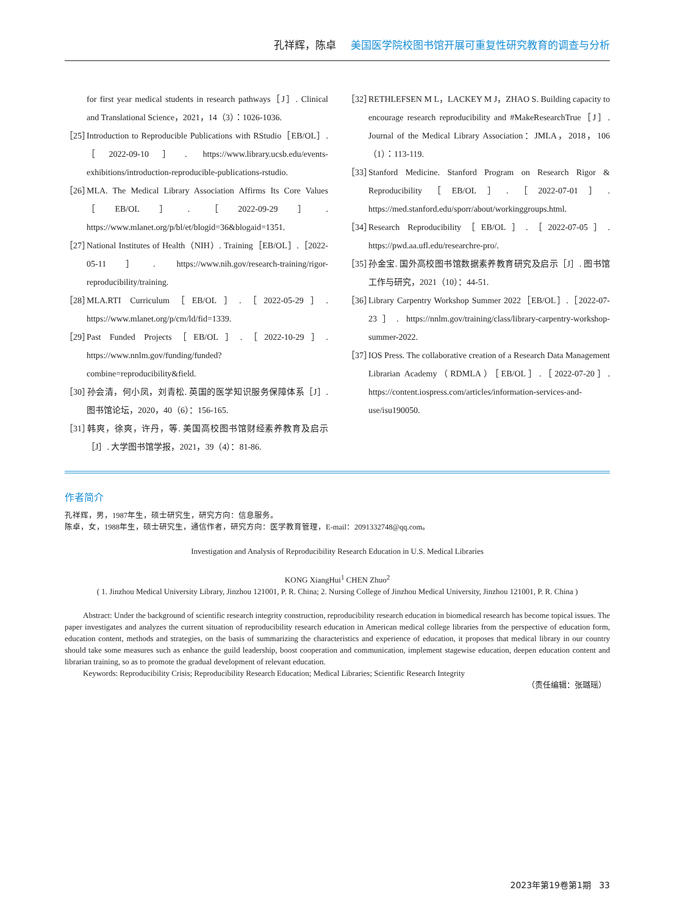孔祥辉，陈卓 美国医学院校图书馆开展可重复性研究教育的调查与分析
for first year medical students in research pathways［J］. Clinical and Translational Science，2021，14（3）：1026-1036.
［25］ Introduction to Reproducible Publications with RStudio［EB/OL］.［2022-09-10］. https://www.library.ucsb.edu/events-exhibitions/introduction-reproducible-publications-rstudio.
［26］ MLA. The Medical Library Association Affirms Its Core Values［EB/OL］.［2022-09-29］. https://www.mlanet.org/p/bl/et/blogid=36&blogaid=1351.
［27］ National Institutes of Health（NIH）. Training［EB/OL］.［2022-05-11］. https://www.nih.gov/research-training/rigor-reproducibility/training.
［28］ MLA.RTI Curriculum［EB/OL］.［2022-05-29］. https://www.mlanet.org/p/cm/ld/fid=1339.
［29］ Past Funded Projects［EB/OL］.［2022-10-29］. https://www.nnlm.gov/funding/funded?combine=reproducibility&field.
［30］ 孙会清，何小凤，刘青松. 英国的医学知识服务保障体系［J］. 图书馆论坛，2020，40（6）：156-165.
［31］ 韩爽，徐爽，许丹，等. 美国高校图书馆财经素养教育及启示［J］. 大学图书馆学报，2021，39（4）：81-86.
［32］ RETHLEFSEN M L，LACKEY M J，ZHAO S. Building capacity to encourage research reproducibility and #MakeResearchTrue［J］. Journal of the Medical Library Association：JMLA，2018，106（1）：113-119.
［33］ Stanford Medicine. Stanford Program on Research Rigor & Reproducibility［EB/OL］.［2022-07-01］. https://med.stanford.edu/sporr/about/workinggroups.html.
［34］ Research Reproducibility［EB/OL］.［2022-07-05］. https://pwd.aa.ufl.edu/researchre-pro/.
［35］ 孙金宝. 国外高校图书馆数据素养教育研究及启示［J］. 图书馆工作与研究，2021（10）：44-51.
［36］ Library Carpentry Workshop Summer 2022［EB/OL］.［2022-07-23］. https://nnlm.gov/training/class/library-carpentry-workshop-summer-2022.
［37］ IOS Press. The collaborative creation of a Research Data Management Librarian Academy（RDMLA）［EB/OL］.［2022-07-20］. https://content.iospress.com/articles/information-services-and-use/isu190050.
作者简介
孔祥辉，男，1987年生，硕士研究生，研究方向：信息服务。
陈卓，女，1988年生，硕士研究生，通信作者，研究方向：医学教育管理，E-mail：2091332748@qq.com。
Investigation and Analysis of Reproducibility Research Education in U.S. Medical Libraries
KONG XiangHui<sup>1</sup> CHEN Zhuo<sup>2</sup>
( 1. Jinzhou Medical University Library, Jinzhou 121001, P. R. China; 2. Nursing College of Jinzhou Medical University, Jinzhou 121001, P. R. China )
Abstract: Under the background of scientific research integrity construction, reproducibility research education in biomedical research has become topical issues. The paper investigates and analyzes the current situation of reproducibility research education in American medical college libraries from the perspective of education form, education content, methods and strategies, on the basis of summarizing the characteristics and experience of education, it proposes that medical library in our country should take some measures such as enhance the guild leadership, boost cooperation and communication, implement stagewise education, deepen education content and librarian training, so as to promote the gradual development of relevant education.
Keywords: Reproducibility Crisis; Reproducibility Research Education; Medical Libraries; Scientific Research Integrity
（责任编辑：张璐瑶）
2023年第19卷第1期 33